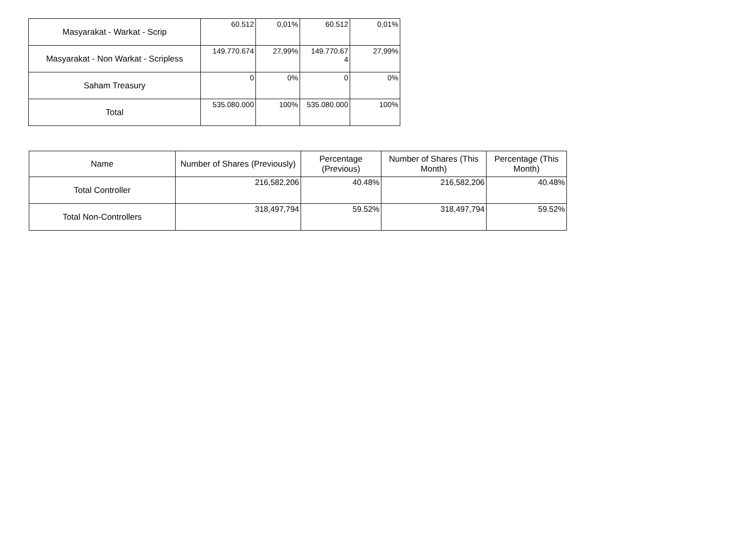| Masyarakat - Warkat - Scrip | 60.512 | 0,01% | 60.512 | 0,01% |
| Masyarakat - Non Warkat - Scripless | 149.770.674 | 27,99% | 149.770.67 4 | 27,99% |
| Saham Treasury | 0 | 0% | 0 | 0% |
| Total | 535.080.000 | 100% | 535.080.000 | 100% |
| Name | Number of Shares (Previously) | Percentage (Previous) | Number of Shares (This Month) | Percentage (This Month) |
| --- | --- | --- | --- | --- |
| Total Controller | 216,582,206 | 40.48% | 216,582,206 | 40.48% |
| Total Non-Controllers | 318,497,794 | 59.52% | 318,497,794 | 59.52% |